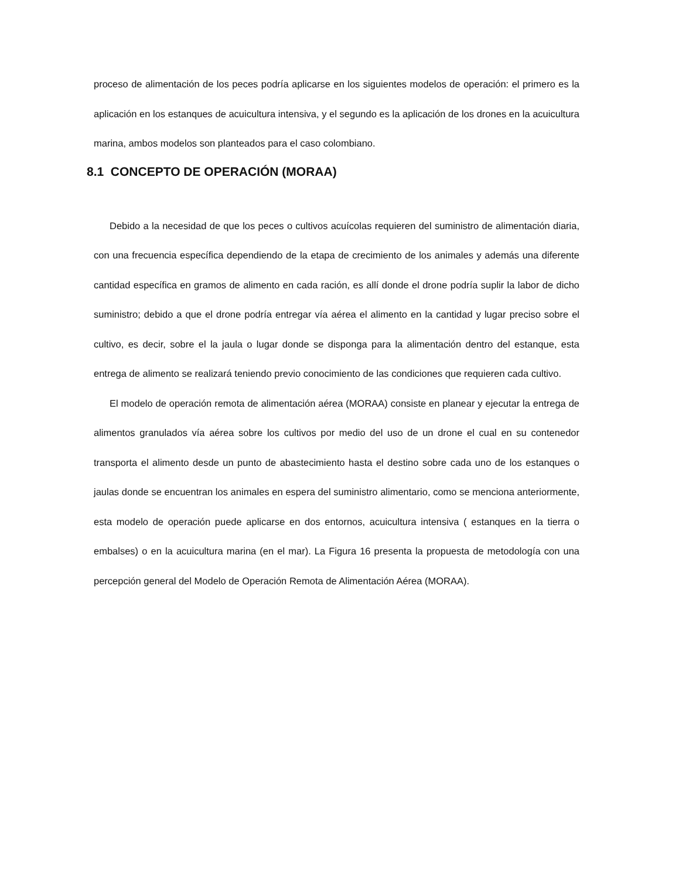proceso de alimentación de los peces podría aplicarse en los siguientes modelos de operación: el primero es la aplicación en los estanques de acuicultura intensiva, y el segundo es la aplicación de los drones en la acuicultura marina, ambos modelos son planteados para el caso colombiano.
8.1 CONCEPTO DE OPERACIÓN (MORAA)
Debido a la necesidad de que los peces o cultivos acuícolas requieren del suministro de alimentación diaria, con una frecuencia específica dependiendo de la etapa de crecimiento de los animales y además una diferente cantidad específica en gramos de alimento en cada ración, es allí donde el drone podría suplir la labor de dicho suministro; debido a que el drone podría entregar vía aérea el alimento en la cantidad y lugar preciso sobre el cultivo, es decir, sobre el la jaula o lugar donde se disponga para la alimentación dentro del estanque, esta entrega de alimento se realizará teniendo previo conocimiento de las condiciones que requieren cada cultivo.
El modelo de operación remota de alimentación aérea (MORAA) consiste en planear y ejecutar la entrega de alimentos granulados vía aérea sobre los cultivos por medio del uso de un drone el cual en su contenedor transporta el alimento desde un punto de abastecimiento hasta el destino sobre cada uno de los estanques o jaulas donde se encuentran los animales en espera del suministro alimentario, como se menciona anteriormente, esta modelo de operación puede aplicarse en dos entornos, acuicultura intensiva ( estanques en la tierra o embalses) o en la acuicultura marina (en el mar). La Figura 16 presenta la propuesta de metodología con una percepción general del Modelo de Operación Remota de Alimentación Aérea (MORAA).